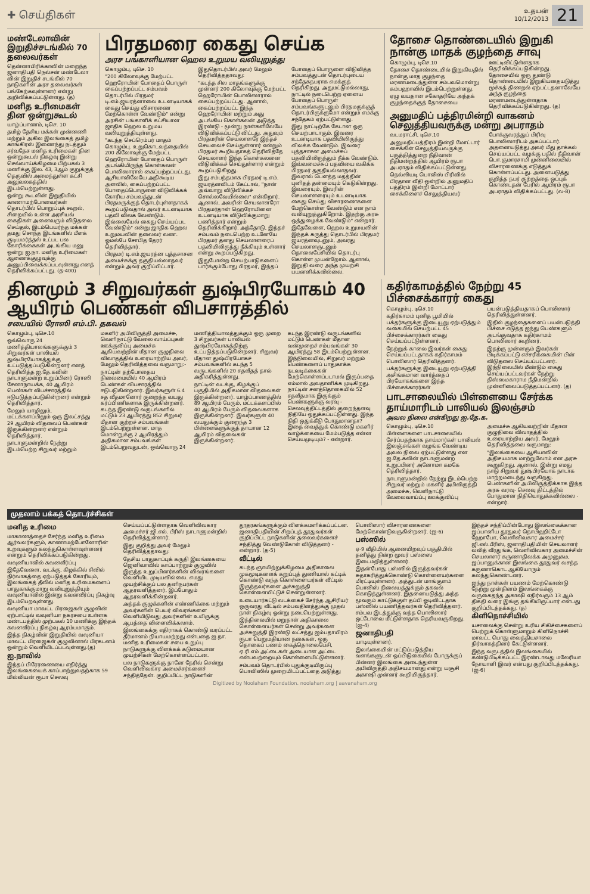✚ செய்திகள்
உதயன்
10/12/2013
21
மண்டேலாவின் இறுதிச்சடங்கில் 70 தலைவர்கள்
தென்னாபிரிக்காவின் மறைந்த ஜனாதிபதி நெல்சன் மண்டேலா வின் இறுதிச் சடங்கில் 70 நாடுகளின் அரச தலைவர்கள் பங்கேற்கவுள்ளனர் என்று அறிவிக்கப்பட்டுள்ளது. (த)
மனித உரிமைகள் தின ஒன்றுகூடல்
யாழ்ப்பாணம், டிசெ. 10
தமிழ் தேசிய மக்கள் முன்னணி மற்றும் அகில இலங்கைத் தமிழ் காங்கிரஸ் இணைந்து நடத்தும் சர்வதேச மனித உரிமைகள் தின ஒன்றுகூடல் நிகழ்வு இன்று செவ்வாய்க்கிழமை பிற்பகல் 3 மணிக்கு இல. 43, 3ஆம் குறுக்குத் தெருவில் அமைந்துள்ள கட்சி அலுவலகத்தில் இடம்பெற்றுள்ளது.
ஒன்று கூடலின் இறுதியில் காணாமற்போனவர்கள் தொடர்பில் பொறுப்புக் கூறல், சிறையில் உள்ள அரசியல் கைதிகள் அனைவரும் விடுதலை செய்தல், இடம்பெயர்ந்த மக்கள் தமது சொந்த இடங்களில் மீளக் குடியமர்த்தல் உட்பட பல கோரிக்கைகள் அடங்கிய மனு ஒன்று ஐ.நா. மனித உரிமைகள் ஆணைக்குழுவுக்கு அனுப்பிவைக்கப்படவுள்ளது எனத் தெரிவிக்கப்பட்டது. (த-400)
பிரதமரை கைது செய்க
அரச பங்காளியான ஹெல உறுமய வலியுறுத்து
கொழும்பு, டிசெ. 10
"200 கிலோவுக்கு மேற்பட்ட ஹெரோயின் போதைப் பொருள் கைப்பற்றப்பட்ட சம்பவம் தொடர்பில் பிரதமர் டி.எம்.ஜயரத்னாவை உடனடியாகக் கைது செய்து விசாரணை மேற்கொள்ள வேண்டும்" என்று அரசின் பங்காளிக் கட்சியான ஜாதிக ஹெல உறுமய வலியுறுத்தியுள்ளது.
"கடந்த செப்ரெம்பர் மாதம் கொழும்பு. உறுகொடவத்தையில் 200 கிலோவுக்கு மேற்பட்ட ஹெரோயின் போதைப் பொருள் அடங்கியிருந்த கொள்கலன் பொலிஸாரால் கைப்பற்றப்பட்டது. ஆசியாவிலேயே அதிகூடிய அளவில், கைப்பற்றப்பட்ட போதைப்பொருளை விடுவிக்கக் கோரிய சம்பவத்துடன் பிரதமருக்குத் தொடர்புள்ளதாகக் கூறப்படுவதால் அவர் உடனடியாக பதவி விலக வேண்டும். இல்லையேல் கைது செய்யப்பட வேண்டும்" என்று ஜாதிக ஹெல உறுமயவின் தலைவர் வண. ஓமல்பே சோபித தேரர் தெரிவித்தார்.
பிரதமர் டி.எம்.ஜயரத்ன புத்தசாசன அமைச்சுக்கு தகுதியல்லாதவர் என்றும் அவர் குறிப்பிட்டார்.
இதுதொடர்பில் அவர் மேலும் தெரிவித்ததாவது:
"கடந்த சில மாதங்களுக்கு முன்னர் 200 கிலோவுக்கு மேற்பட்ட ஹெரோயின் பொலிஸாரால் கைப்பற்றப்பட்டது. ஆனால், கைப்பற்றப்பட்ட இந்த ஹெரோயின் மற்றும் அது அடங்கிய கொள்கலன் அடுத்த இரண்டு - மூன்று நாள்களிலேயே விடுவிக்கப்பட்டு விட்டது. அதுவும் பிரதமரின் செயலாளரே இந்தச் செயலைச் செய்துள்ளார் என்றும் பிரதமர் கூறியதாகத் தெரிவித்தே செயலாளர் இந்த கொள்கலனை விடுவிக்கச் செய்துள்ளார் என்றும் கூறப்படுகிறது.
இது சம்பந்தமாக பிரதமர் டி.எம். ஜயரத்னவிடம் கேட்டால், "நான் அவ்வாறு விடுவிக்கச் சொல்லவேயில்லை" என்கிறார். ஆனால், அவரின் செயலாளரோ பிரதமர்தான் ஹெரோயினை உடனடியாக விடுவிக்குமாறு பணித்தார் என்றும் தெரிவிக்கிறார். அத்தோடு, இந்தச் சம்பவம் நடைபெற்ற உடனேயே பிரதமர் தனது செயலாளரைப் பதவியிலிருந்து நீக்கியும் உள்ளார் என்று கூறப்படுகிறது.
இதுபோன்ற செயற்பாடுகளைப் பார்க்கும்போது பிரதமர், இந்தப் போதைப் பொருளை விடுவித்த சம்பவத்துடன் தொடர்புடைய சந்தேகநபராக எமக்குத் தெரிகிறது. அதுமட்டுமல்லாது, நாட்டில் நடைபெற்ற ஏனைய போதைப் பொருள் சம்பவங்களுடனும் பிரதமருக்குத் தொடர்பிருக்குமோ என்றும் எமக்கு சந்தேகம் ஏற்பட்டுள்ளது.
இது நாட்டிற்கே கேடான ஒரு செயற்பாடாகும். இவரை உடனடியாக பதவியிலிருந்து விலக்க வேண்டும். இவரை புத்தசாசன அமைச்சுப் பதவியிலிருந்தும் நீக்க வேண்டும். இவ்வமைச்சுப் பதவியை வகிக்க பிரதமர் தகுதியல்லாதவர். இவரால் பௌத்த மதத்தின் புனிதத் தன்மையும் கெடுகின்றது. இவரையும், இவரின் செயலாளரையும் உடனடியாக கைது செய்து விசாரணைகளை மேற்கொள்ள வேண்டும் என நாம் வலியுறுத்துகிறோம். இதற்கு அரசு ஒத்துழைக்க வேண்டும்" என்றார்.
இதேவேளை, ஹெல உறுமயவின் இந்தக் கருத்து தொடர்பில் பிரதமர் ஜயரத்னவுடனும், அவரது செயலாளருடனும் தொலைபேசியில் தொடர்பு கொள்ள முயன்றோம். ஆனால், இறுதி வரை அந்த முயற்சி பயனளிக்கவில்லை.
தோசை தொண்டையில் இறுகி நான்கு மாதக் குழந்தை சாவு
கொழும்பு, டிசெ.10
தோசை தொண்டையில் இறுகியதில் நான்கு மாத குழந்தை மரணமடைந்துள்ள சம்பவமொன்று கம்பஹாவில் இடம்பெற்றுள்ளது.
ஏழு வயதான சகோதரியே அந்தக் குழந்தைக்குத் தோசையை ஊட்டிவிட்டுள்ளதாக தெரிவிக்கப்படுகின்றது. தோசையில் ஒரு துண்டு தொண்டையில் இறுகியதையடுத்து மூச்சுத் திணறல் ஏற்பட்டதனாலேயே அந்த குழந்தை மரணமடைந்துள்ளதாக தெரிவிக்கப்படுகின்றது. (த)
அனுமதிப் பத்திரமின்றி வாகனம் செலுத்தியவருக்கு மன்று அபராதம்
வடமராட்சி, டிசெ.10
அனுமதிப்பத்திரம் இன்றி மோட்டார் சைக்கிள் செலுத்தியவருக்கு பருத்தித்துறை நீதிவான் நீதிமன்றத்தில் ஆயிரம் ரூபா அபராதம் விதிக்கப்பட்டுள்ளது.
நெல்லியடி பொலிஸ் பிரிவில் பிரதான வீதி ஒன்றில் அனுமதிப் பத்திரம் இன்றி மோட்டார் சைக்கிளைச் செலுத்தியவர் போக்குவரத்துப் பிரிவு பொலிஸாரிடம் அகப்பட்டார். அதனையடுத்து அவர் மீது தாக்கல் செய்யப்பட்ட வழக்கு பதில் நீதிவான் பொ.குமாரசாமி முன்னிலையில் விசாரணைக்கு எடுத்துக் கொள்ளப்பட்டது. அனையடுத்து குறித்த நபர் குற்றத்தை ஒப்புக் கொண்டதன் பேரில் ஆயிரம் ரூபா அபராதம் விதிக்கப்பட்டது. (வ-8)
தினமும் 3 சிறுவர்கள் துஷ்பிரயோகம் 40 ஆயிரம் பெண்கள் விபசாரத்தில்
சபையில் ரோஸி எம்.பி. தகவல்
கொழும்பு, டிசெ.10
ஒவ்வொரு 24 மணித்தியாலங்களுக்கும் 3 சிறுவர்கள் பாலியல் துஷ்பிரயோகத்துக்கு உட்படுத்தப்படுகின்றனர் எனத் தெரிவித்த ஐ.தே.கவின் நாடாளுமன்ற உறுப்பினர் ரோஸி சேனாநாயக்க, 40 ஆயிரம் பெண்கள் விபச்சாரத்தில் ஈடுபடுத்தப்படுகின்றனர் என்றும் தெரிவித்தார்.
மேலும் யாழிலும், மட்டக்களப்பிலும் ஒரு இலட்சத்து 29 ஆயிரம் விதவைப் பெண்கள் இருக்கின்றனர் என்றும் தெரிவித்தார்.
நாடாளுமன்றில் நேற்று இடம்பெற்ற சிறுவர் மற்றும் மகளிர் அபிவிருத்தி அமைச்சு, வெளிநாட்டு வேலை வாய்ப்புகள் ஊக்குவிப்பு அமைச்சு ஆகியவற்றின் மீதான குழுநிலை விவாதத்தில் உரையாற்றிய அவர், மேலும் தெரிவித்தவை வருமாறு:-
நாட்டின் தற்போதைய நிலைமையில் 40 ஆயிரம் பெண்கள் விபசாரத்தில் ஈடுபடுகின்றனர். இவர்களுள் 6.4 சத வீதமானோர் குறைந்த வயது கர்ப்பிணிகளாக இருக்கின்றனர். கடந்த இரண்டு வருடங்களில் மட்டும் 23 ஆயிரத்து 852 சிறுவர் மீதான குற்றச் சம்பவங்கள் இடம்பெற்றுள்ளன. மாத மொன்றுக்கு 2 ஆயிரத்தும் அதிகமான சம்பவங்கள் இடம்பெறுவதுடன், ஒவ்வொரு 24 மணித்தியாலத்துக்கும் ஒரு முறை 3 சிறுவர்கள் பாலியல் துஷ்பிரயோகத்திற்கு உட்படுத்தப்படுகின்றனர். சிறுவர் மீதான துஷ்பிரயோகச் சம்பவங்களில் கடந்த 5 வருடங்களில் 20 சதவீதத் தால் அதிகரித்துள்ளது.
நாட்டின் வடக்கு, கிழக்குப் பகுதியில் அதிகமான விதவைகள் இருக்கின்றனர். யாழ்ப்பாணத்தில் 89 ஆயிரம் பேரும், மட்டக்களப்பில் 40 ஆயிரம் பேரும் விதவைகளாக இருக்கின்றனர். இவர்களுள் 40 வயதுக்கும் குறைந்த 3 பிள்ளைகளுக்குத் தாயான 12 ஆயிரம் விதவைகள் இருக்கின்றனர்.
கடந்த இரண்டு வருடங்களில் மட்டும் பெண்கள் மீதான வன்முறைச் சம்பவங்கள் 30 ஆயிரத்து 58 இடம்பெற்றுள்ளன. இந்நிலையில், சிறுவர் மற்றும் பெண்களைப் பாதுகாக்க நடவடிக்கைகள் மேற்கொள்ளப்படாமல் இருப்பதை எம்மால் அவதானிக்க முடிகிறது. நாட்டின் சனத்தொகையில் 52 சதவீதமாக இருக்கும் பெண்களுக்கு வரவு - செலவுத்திட்டத்தில் குறைந்தளவு நிதியே ஒதுக்கப்பட்டுள்ளது. இந்த நிதி ஒதுக்கீடு போதுமானதா? இதை வைத்துக் கொண்டு மகளிர் வாழ்க்கையை மேம்படுத்த என்ன செய்யமுடியும்? - என்றார்.
கதிர்காமத்தில் நேற்று 45 பிச்சைக்காரர் கைது
கொழும்பு, டிசெ.10
கதிர்காமம் புனித பூமியில் பக்தர்களுக்கு இடையூறு ஏற்படுத்தும் வகையில் செயற்பட்ட 45 பிச்சைக்காரர்கள் கைது செய்யப்பட்டுள்ளனர்.
நேற்றுக் காலை இவர்கள் கைது செய்யப்பட்டதாகக் கதிர்காமம் பொலிஸார் தெரிவித்தனர்.
பக்தர்களுக்கு இடையூறு ஏற்படுத்தி அசிங்கமான வார்த்தைப் பிரயோகங்களை இந்த பிச்சைக்காரர்கள் பயன்படுத்தியதாகப் பொலிஸார் தெரிவித்துள்ளனர்.
இதில் குழந்தைகளைப் பயன்படுத்தி பிச்சை எடுத்த ஐந்து பெண்களும் அடங்குவதாக கதிர்காமம் பொலிஸார் கூறினர்.
இதற்கு முன்னரும் இவர்கள் பிடிக்கப்பட்டு எச்சரிக்கையின் பின் விடுதலை செய்யப்பட்டனர். இந்நிலையில் மீண்டும் கைது செய்யப்பட்டவர்கள் நேற்று திஸ்ஸமகாராம நீதிமன்றில் முன்னிலைப்படுத்தப்பட்டனர். (த)
பாடசாலையில் பிள்ளையை சேர்க்க தாய்மாரிடம் பாலியல் இலஞ்சம்
அவல நிலை என்கிறது ஐ.தே.க.
கொழும்பு, டிசெ.10
பிள்ளைகளை பாடசாலையில் சேர்ப்பதற்காக தாய்மார்கள் பாலியல் இலஞ்சங்கள் வழங்க வேண்டிய அவல நிலை ஏற்பட்டுள்ளது என ஐ.தே.கவின் நாடாளுமன்ற உறுப்பினர் அனோமா கமகே தெரிவித்தார்.
நாடாளுமன்றில் நேற்று இடம்பெற்ற சிறுவர் மற்றும் மகளிர் அபிவிருத்தி அமைச்சு, வெளிநாட்டு வேலைவாய்ப்பு ஊக்குவிப்பு அமைச்சு ஆகியவற்றின் மீதான குழுநிலை விவாதத்தில் உரையாற்றிய அவர், மேலும் தெரிவித்தவை வருமாறு:
"இலங்கையை ஆசியாவின் அதிசயமாக மாற்றுவோம் என அரசு கூறுகிறது. ஆனால், இன்று எமது நாடு சிறுவர் துஷ்பிரயோக நாடாக மாற்றமடைந்து வருகிறது. பெண்களின் அபிவிருத்திக்காக இந்த அரசு வரவு- செலவு திட்டத்தில் போதுமான நிதியொதுக்கவில்லை - என்றார்.
முதலாம் பக்கத் தொடர்ச்சிகள்
மனித உரிமை
மாகாணத்தைச் சேர்ந்த மனித உரிமை ஆர்வலர்களும், காணாமற்போனோரின் உறவுகளும் கலந்துகொள்ளவுள்ளனர் என்றும் தெரிவிக்கப்படுகின்றது.
வவுனியாவில் கவனவீர்ப்பு
இதேவேளை, வடக்கு, கிழக்கில் சிவில் நிர்வாகத்தை ஏற்படுத்தக் கோரியும், இலங்கைத் தீவில் மனித உரிமைகளைப் பாதுகாக்குமாறு வலியுறுத்தியும் வவுனியாவில் இன்று கவனவீர்ப்பு நிகழ்வு இடம்பெறவுள்ளது.
வவுனியா மாவட்ட பிரஜைகள் குழுவின் ஏற்பாட்டில் வவுனியா நகரசபை உள்ளக மண்டபத்தில் முற்பகல் 10 மணிக்கு இந்தக் கவனவீர்ப்பு நிகழ்வு ஆரம்பமாகும்.
இந்த நிகழ்வின் இறுதியில் வவுனியா மாவட்ட பிரஜைகள் குழுவினால் பிரகடனம் ஒன்றும் வெளியிடப்படவுள்ளது.(த)
ஐ.நாவில்
இந்தப் பிரேரணையை எதிர்த்து இலங்கையைக் காப்பாற்றுவதற்காக 59 மில்லியன் ரூபா செலவு செய்யப்பட்டுள்ளதாக வெளிவிவகார அமைச்சர் ஜி.எல். பீரிஸ் நாடாளுமன்றில் தெரிவித்துள்ளார்.
இது குறித்து அவர் மேலும் தெரிவித்ததாவது:
தேசிய பாதுகாப்புக் கருதி இலங்கையை ஜெனிவாவில் காப்பாற்றும் குழுவில் இருந்த உறுப்பினர்களின் விவரங்களை வெளியிட முடியவில்லை. எமது முயற்சிக்குப் பல தனிநபர்கள் ஆதரவளித்தனர், இப்போதும் ஆதரவளிக்கின்றனர்.
அந்தக் குழுக்களின் எண்ணிக்கை மற்றும் அவர்களின் பெயர் விவரங்களை வெளியிடுவது அவர்களின் உயிருக்கு ஆபத்தை விளைவிக்கலாம்.
இலங்கைக்கு எதிராகக் கொண்டு வரப்பட்ட தீர்மானம் நியாயமற்றது என்பதை ஐ.நா. மனித உரிமைகள் சபை உறுப்பு நாடுகளுக்கு விளக்கக் கடுமையான முயற்சிகள் மேற்கொள்ளப்பட்டன.
பல நாடுகளுக்கு நானே நேரில் சென்று வெளிவிவகார அமைச்சர்களைச் சந்தித்தேன். குறிப்பிட்ட நாடுகளின் தூதரகங்களுக்கும் விளக்கமளிக்கப்பட்டன. ஜனாதிபதியின் சிறப்புத் தூதுவர்கள் குறிப்பிட்ட நாடுகளின் தலைவர்களைச் சந்தித்து வேண்டுகோள் விடுத்தனர் - என்றார். (த-5)
வீட்டில்
கடந்த ஞாயிற்றுக்கிழமை அதிகாலை முகமூடிகளைக் கறுப்புத் துணியால் கட்டிக் கொண்டு வந்த கொள்ளையர்கள் வீட்டில் இருந்தவர்களை அச்சுறுத்தி கொள்ளையிட்டுச் சென்றுள்ளனர்.
உடையார்கட்டு வடக்கைச் சேர்ந்த ஆசிரியர் ஒருவரது வீட்டில் சம்பவதினத்துக்கு முதல் நாள் நிகழ்வு ஒன்று நடைபெற்றுள்ளது.
இந்நிலையில் மறுநாள் அதிகாலை கொள்ளையர்கள் சென்று அவர்களை அச்சுறுத்தி இரண்டு லட்சத்து ஐம்பதாயிரம் ரூபா பெறுமதியான நகைகள், ஒரு தொகைப் பணம் கைத்தொலைபேசி, ஏ.ரி.எம் அட்டைகள் அடையாள அட்டை என்பவற்றையும் கொள்ளையிட்டுள்ளனர்.
சம்பவம் தொடர்பில் புதுக்குடியிருப்பு பொலிஸில் முறையிடப்பட்டதை அடுத்து பொலிஸார் விசாரணைகளை மேற்கொண்டுவருகின்றனர். (ஐ-6)
பஸ்ஸில்
ஏ-9 வீதியில் ஆனையிறவுப் பகுதியில் தனித்து நின்ற மூவர் பஸ்ஸை இடைமறித்துள்ளனர்.
இதன்போது பஸ்ஸில் இருந்தவர்கள் சுதாகரித்துக்கொண்டு கொள்ளையர்களை மிரட்டியுள்ளனர். அத்துடன் மாங்குளம் பொலிஸ் நிலையத்துக்கும் தகவல் கொடுத்துள்ளனர். இதனையடுத்து அந்த மூவரும் காட்டுக்குள் தப்பி ஓடிவிட்டதாக பஸ்ஸில் பயணித்தவர்கள் தெரிவித்தனர். சம்பவ இடத்துக்கு வந்த பொலிஸார் ஒட்டோவை மீட்டுள்ளதாக தெரியவருகிறது. (ஐ-4)
ஜனாதிபதி
யாடியுள்ளனர்.
இலங்கையின் மட்டுப்படுத்திய வளங்களுடன் ஒப்பிடுகையில் போருக்குப் பின்னர் இலங்கை அடைந்துள்ள அபிவிருத்தி அதிசயமானது என்று யசூசி அகாஷி முன்னர் கூறியிருந்தார்.
இந்தச் சந்திப்பின்போது இலங்கைக்கான ஜப்பானிய தூதுவர் நொபிஹிட்டோ ஹோபோ, வெளிவிவகார அமைச்சர் ஜி.எல்.பீரிஸ், ஜனாதிபதியின் செயலாளர் லலித் வீரதுங்க, வெளிவிவகார அமைச்சின் செயலாளர் கருணாதிலக்க அமுனுகம, ஜப்பானுக்கான இலங்கை தூதுவர் வசந்த கருணாகொட ஆகியோரும் கலந்துகொண்டனர்.
ஐந்து நாள்கள் பயணம் மேற்கொண்டு நேற்று முன்தினம் இலங்கைக்கு வருகைதந்த அகாஷி எதிர்வரும் 13 ஆம் திகதி வரை இங்கு தங்கியிருப்பார் என்பது குறிப்பிடத்தக்கது. (த)
கிளிநொச்சியில்
யசாலைக்கு சென்று உரிய சிகிச்சைகளைப் பெற்றுக் கொள்ளுமாறும் கிளிநொச்சி மாவட்ட பொது வைத்தியசாலை நிர்வாகத்தினர் கேட்டுள்ளனர்.
இந்த வருடத்தில் இலங்கையில் கண்டுபிடிக்கப்பட்ட இரண்டாவது மலேரியா நோயாளி இவர் என்பது குறிப்பிடத்தக்கது. (ஐ-6)
Digitized by Noolaham Foundation. noolaham.org | aavanaham.org